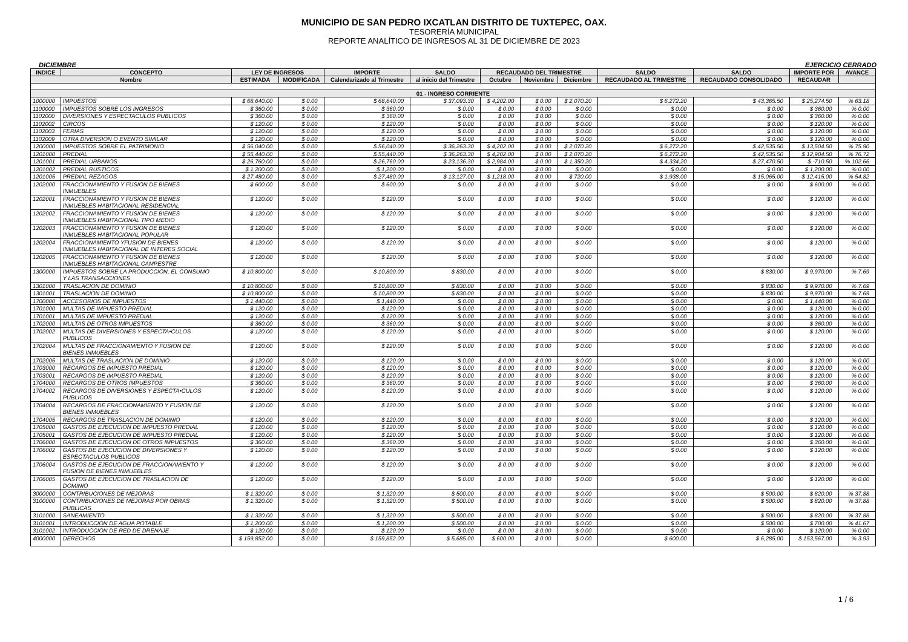MUNICIPIO DE SAN PEDRO IXCATLAN DISTRITO DE TUXTEPEC, OAX.
TESORERÍA MUNICIPAL
REPORTE ANALÍTICO DE INGRESOS AL 31 DE DICIEMBRE DE 2023
DICIEMBRE EJERCICIO CERRADO
| INDICE | CONCEPTO | LEY DE INGRESOS | | IMPORTE | SALDO | RECAUDADO DEL TRIMESTRE | | | SALDO | SALDO | IMPORTE POR | AVANCE |
| --- | --- | --- | --- | --- | --- | --- | --- | --- | --- | --- | --- | --- |
| Nombre | | ESTIMADA | MODIFICADA | Calendarizado al Trimestre | al inicio del Trimestre | Octubre | Noviembre | Diciembre | RECAUDADO AL TRIMESTRE | RECAUDADO CONSOLIDADO | RECAUDAR | |
| 01 - INGRESO CORRIENTE | | | | | | | | | | | | |
| 1000000 | IMPUESTOS | $ 68,640.00 | $ 0.00 | $ 68,640.00 | $ 37,093.30 | $ 4,202.00 | $ 0.00 | $ 2,070.20 | $ 6,272.20 | $ 43,365.50 | $ 25,274.50 | % 63.18 |
| 1100000 | IMPUESTOS SOBRE LOS INGRESOS | $ 360.00 | $ 0.00 | $ 360.00 | $ 0.00 | $ 0.00 | $ 0.00 | $ 0.00 | $ 0.00 | $ 0.00 | $ 360.00 | % 0.00 |
| 1102000 | DIVERSIONES Y ESPECTACULOS PUBLICOS | $ 360.00 | $ 0.00 | $ 360.00 | $ 0.00 | $ 0.00 | $ 0.00 | $ 0.00 | $ 0.00 | $ 0.00 | $ 360.00 | % 0.00 |
| 1102002 | CIRCOS | $ 120.00 | $ 0.00 | $ 120.00 | $ 0.00 | $ 0.00 | $ 0.00 | $ 0.00 | $ 0.00 | $ 0.00 | $ 120.00 | % 0.00 |
| 1102003 | FERIAS | $ 120.00 | $ 0.00 | $ 120.00 | $ 0.00 | $ 0.00 | $ 0.00 | $ 0.00 | $ 0.00 | $ 0.00 | $ 120.00 | % 0.00 |
| 1102009 | OTRA DIVERSION O EVENTO SIMILAR | $ 120.00 | $ 0.00 | $ 120.00 | $ 0.00 | $ 0.00 | $ 0.00 | $ 0.00 | $ 0.00 | $ 0.00 | $ 120.00 | % 0.00 |
| 1200000 | IMPUESTOS SOBRE EL PATRIMONIO | $ 56,040.00 | $ 0.00 | $ 56,040.00 | $ 36,263.30 | $ 4,202.00 | $ 0.00 | $ 2,070.20 | $ 6,272.20 | $ 42,535.50 | $ 13,504.50 | % 75.90 |
| 1201000 | PREDIAL | $ 55,440.00 | $ 0.00 | $ 55,440.00 | $ 36,263.30 | $ 4,202.00 | $ 0.00 | $ 2,070.20 | $ 6,272.20 | $ 42,535.50 | $ 12,904.50 | % 76.72 |
| 1201001 | PREDIAL URBANOS | $ 26,760.00 | $ 0.00 | $ 26,760.00 | $ 23,136.30 | $ 2,984.00 | $ 0.00 | $ 1,350.20 | $ 4,334.20 | $ 27,470.50 | $ -710.50 | % 102.66 |
| 1201002 | PREDIAL RUSTICOS | $ 1,200.00 | $ 0.00 | $ 1,200.00 | $ 0.00 | $ 0.00 | $ 0.00 | $ 0.00 | $ 0.00 | $ 0.00 | $ 1,200.00 | % 0.00 |
| 1201005 | PREDIAL REZAGOS | $ 27,480.00 | $ 0.00 | $ 27,480.00 | $ 13,127.00 | $ 1,218.00 | $ 0.00 | $ 720.00 | $ 1,938.00 | $ 15,065.00 | $ 12,415.00 | % 54.82 |
| 1202000 | FRACCIONAMIENTO Y FUSION DE BIENES INMUEBLES | $ 600.00 | $ 0.00 | $ 600.00 | $ 0.00 | $ 0.00 | $ 0.00 | $ 0.00 | $ 0.00 | $ 0.00 | $ 600.00 | % 0.00 |
| 1202001 | FRACCIONAMIENTO Y FUSION DE BIENES INMUEBLES HABITACIONAL RESIDENCIAL | $ 120.00 | $ 0.00 | $ 120.00 | $ 0.00 | $ 0.00 | $ 0.00 | $ 0.00 | $ 0.00 | $ 0.00 | $ 120.00 | % 0.00 |
| 1202002 | FRACCIONAMIENTO Y FUSION DE BIENES INMUEBLES HABITACIONAL TIPO MEDIO | $ 120.00 | $ 0.00 | $ 120.00 | $ 0.00 | $ 0.00 | $ 0.00 | $ 0.00 | $ 0.00 | $ 0.00 | $ 120.00 | % 0.00 |
| 1202003 | FRACCIONAMIENTO Y FUSION DE BIENES INMUEBLES HABITACIONAL POPULAR | $ 120.00 | $ 0.00 | $ 120.00 | $ 0.00 | $ 0.00 | $ 0.00 | $ 0.00 | $ 0.00 | $ 0.00 | $ 120.00 | % 0.00 |
| 1202004 | FRACCIONAMIENTO YFUSION DE BIENES INMUEBLES HABITACIONAL DE INTERES SOCIAL | $ 120.00 | $ 0.00 | $ 120.00 | $ 0.00 | $ 0.00 | $ 0.00 | $ 0.00 | $ 0.00 | $ 0.00 | $ 120.00 | % 0.00 |
| 1202005 | FRACCIONAMIENTO Y FUSION DE BIENES INMUEBLES HABITACIONAL CAMPESTRE | $ 120.00 | $ 0.00 | $ 120.00 | $ 0.00 | $ 0.00 | $ 0.00 | $ 0.00 | $ 0.00 | $ 0.00 | $ 120.00 | % 0.00 |
| 1300000 | IMPUESTOS SOBRE LA PRODUCCION, EL CONSUMO Y LAS TRANSACCIONES | $ 10,800.00 | $ 0.00 | $ 10,800.00 | $ 830.00 | $ 0.00 | $ 0.00 | $ 0.00 | $ 0.00 | $ 830.00 | $ 9,970.00 | % 7.69 |
| 1301000 | TRASLACION DE DOMINIO | $ 10,800.00 | $ 0.00 | $ 10,800.00 | $ 830.00 | $ 0.00 | $ 0.00 | $ 0.00 | $ 0.00 | $ 830.00 | $ 9,970.00 | % 7.69 |
| 1301001 | TRASLACION DE DOMINIO | $ 10,800.00 | $ 0.00 | $ 10,800.00 | $ 830.00 | $ 0.00 | $ 0.00 | $ 0.00 | $ 0.00 | $ 830.00 | $ 9,970.00 | % 7.69 |
| 1700000 | ACCESORIOS DE IMPUESTOS | $ 1,440.00 | $ 0.00 | $ 1,440.00 | $ 0.00 | $ 0.00 | $ 0.00 | $ 0.00 | $ 0.00 | $ 0.00 | $ 1,440.00 | % 0.00 |
| 1701000 | MULTAS DE IMPUESTO PREDIAL | $ 120.00 | $ 0.00 | $ 120.00 | $ 0.00 | $ 0.00 | $ 0.00 | $ 0.00 | $ 0.00 | $ 0.00 | $ 120.00 | % 0.00 |
| 1701001 | MULTAS DE IMPUESTO PREDIAL | $ 120.00 | $ 0.00 | $ 120.00 | $ 0.00 | $ 0.00 | $ 0.00 | $ 0.00 | $ 0.00 | $ 0.00 | $ 120.00 | % 0.00 |
| 1702000 | MULTAS DE OTROS IMPUESTOS | $ 360.00 | $ 0.00 | $ 360.00 | $ 0.00 | $ 0.00 | $ 0.00 | $ 0.00 | $ 0.00 | $ 0.00 | $ 360.00 | % 0.00 |
| 1702002 | MULTAS DE DIVERSIONES Y ESPECTA•CULOS PUBLICOS | $ 120.00 | $ 0.00 | $ 120.00 | $ 0.00 | $ 0.00 | $ 0.00 | $ 0.00 | $ 0.00 | $ 0.00 | $ 120.00 | % 0.00 |
| 1702004 | MULTAS DE FRACCIONAMIENTO Y FUSION DE BIENES INMUEBLES | $ 120.00 | $ 0.00 | $ 120.00 | $ 0.00 | $ 0.00 | $ 0.00 | $ 0.00 | $ 0.00 | $ 0.00 | $ 120.00 | % 0.00 |
| 1702005 | MULTAS DE TRASLACION DE DOMINIO | $ 120.00 | $ 0.00 | $ 120.00 | $ 0.00 | $ 0.00 | $ 0.00 | $ 0.00 | $ 0.00 | $ 0.00 | $ 120.00 | % 0.00 |
| 1703000 | RECARGOS DE IMPUESTO PREDIAL | $ 120.00 | $ 0.00 | $ 120.00 | $ 0.00 | $ 0.00 | $ 0.00 | $ 0.00 | $ 0.00 | $ 0.00 | $ 120.00 | % 0.00 |
| 1703001 | RECARGOS DE IMPUESTO PREDIAL | $ 120.00 | $ 0.00 | $ 120.00 | $ 0.00 | $ 0.00 | $ 0.00 | $ 0.00 | $ 0.00 | $ 0.00 | $ 120.00 | % 0.00 |
| 1704000 | RECARGOS DE OTROS IMPUESTOS | $ 360.00 | $ 0.00 | $ 360.00 | $ 0.00 | $ 0.00 | $ 0.00 | $ 0.00 | $ 0.00 | $ 0.00 | $ 360.00 | % 0.00 |
| 1704002 | RECARGOS DE DIVERSIONES Y ESPECTA•CULOS PUBLICOS | $ 120.00 | $ 0.00 | $ 120.00 | $ 0.00 | $ 0.00 | $ 0.00 | $ 0.00 | $ 0.00 | $ 0.00 | $ 120.00 | % 0.00 |
| 1704004 | RECARGOS DE FRACCIONAMIENTO Y FUSION DE BIENES INMUEBLES | $ 120.00 | $ 0.00 | $ 120.00 | $ 0.00 | $ 0.00 | $ 0.00 | $ 0.00 | $ 0.00 | $ 0.00 | $ 120.00 | % 0.00 |
| 1704005 | RECARGOS DE TRASLACION DE DOMINIO | $ 120.00 | $ 0.00 | $ 120.00 | $ 0.00 | $ 0.00 | $ 0.00 | $ 0.00 | $ 0.00 | $ 0.00 | $ 120.00 | % 0.00 |
| 1705000 | GASTOS DE EJECUCION DE IMPUESTO PREDIAL | $ 120.00 | $ 0.00 | $ 120.00 | $ 0.00 | $ 0.00 | $ 0.00 | $ 0.00 | $ 0.00 | $ 0.00 | $ 120.00 | % 0.00 |
| 1705001 | GASTOS DE EJECUCION DE IMPUESTO PREDIAL | $ 120.00 | $ 0.00 | $ 120.00 | $ 0.00 | $ 0.00 | $ 0.00 | $ 0.00 | $ 0.00 | $ 0.00 | $ 120.00 | % 0.00 |
| 1706000 | GASTOS DE EJECUCION DE OTROS IMPUESTOS | $ 360.00 | $ 0.00 | $ 360.00 | $ 0.00 | $ 0.00 | $ 0.00 | $ 0.00 | $ 0.00 | $ 0.00 | $ 360.00 | % 0.00 |
| 1706002 | GASTOS DE EJECUCION DE DIVERSIONES Y ESPECTACULOS PUBLICOS | $ 120.00 | $ 0.00 | $ 120.00 | $ 0.00 | $ 0.00 | $ 0.00 | $ 0.00 | $ 0.00 | $ 0.00 | $ 120.00 | % 0.00 |
| 1706004 | GASTOS DE EJECUCION DE FRACCIONAMIENTO Y FUSION DE BIENES INMUEBLES | $ 120.00 | $ 0.00 | $ 120.00 | $ 0.00 | $ 0.00 | $ 0.00 | $ 0.00 | $ 0.00 | $ 0.00 | $ 120.00 | % 0.00 |
| 1706005 | GASTOS DE EJECUCION DE TRASLACION DE DOMINIO | $ 120.00 | $ 0.00 | $ 120.00 | $ 0.00 | $ 0.00 | $ 0.00 | $ 0.00 | $ 0.00 | $ 0.00 | $ 120.00 | % 0.00 |
| 3000000 | CONTRIBUCIONES DE MEJORAS | $ 1,320.00 | $ 0.00 | $ 1,320.00 | $ 500.00 | $ 0.00 | $ 0.00 | $ 0.00 | $ 0.00 | $ 500.00 | $ 820.00 | % 37.88 |
| 3100000 | CONTRIBUCIONES DE MEJORAS POR OBRAS PUBLICAS | $ 1,320.00 | $ 0.00 | $ 1,320.00 | $ 500.00 | $ 0.00 | $ 0.00 | $ 0.00 | $ 0.00 | $ 500.00 | $ 820.00 | % 37.88 |
| 3101000 | SANEAMIENTO | $ 1,320.00 | $ 0.00 | $ 1,320.00 | $ 500.00 | $ 0.00 | $ 0.00 | $ 0.00 | $ 0.00 | $ 500.00 | $ 820.00 | % 37.88 |
| 3101001 | INTRODUCCION DE AGUA POTABLE | $ 1,200.00 | $ 0.00 | $ 1,200.00 | $ 500.00 | $ 0.00 | $ 0.00 | $ 0.00 | $ 0.00 | $ 500.00 | $ 700.00 | % 41.67 |
| 3101002 | INTRODUCCION DE RED DE DRENAJE | $ 120.00 | $ 0.00 | $ 120.00 | $ 0.00 | $ 0.00 | $ 0.00 | $ 0.00 | $ 0.00 | $ 0.00 | $ 120.00 | % 0.00 |
| 4000000 | DERECHOS | $ 159,852.00 | $ 0.00 | $ 159,852.00 | $ 5,685.00 | $ 600.00 | $ 0.00 | $ 0.00 | $ 600.00 | $ 6,285.00 | $ 153,567.00 | % 3.93 |
1 / 6